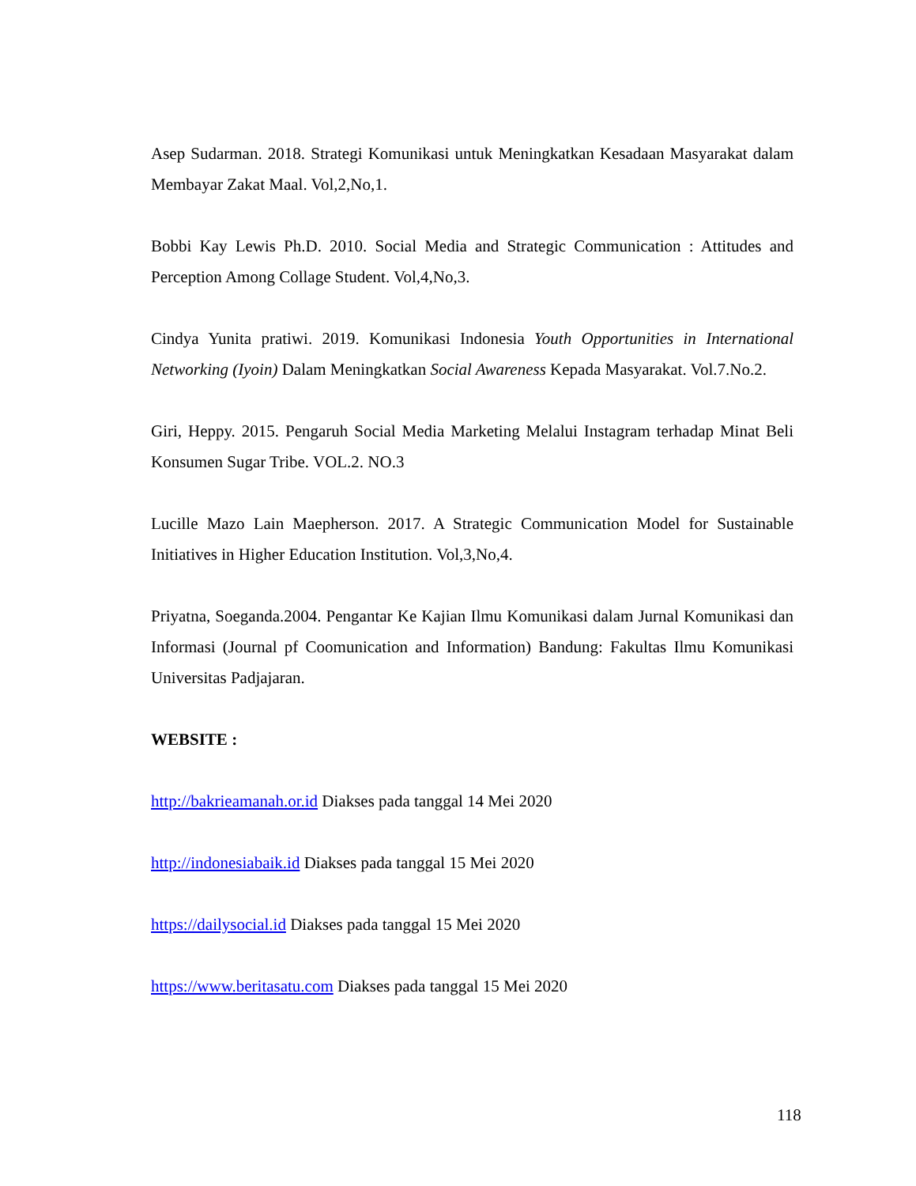Asep Sudarman. 2018. Strategi Komunikasi untuk Meningkatkan Kesadaan Masyarakat dalam Membayar Zakat Maal. Vol,2,No,1.
Bobbi Kay Lewis Ph.D. 2010. Social Media and Strategic Communication : Attitudes and Perception Among Collage Student. Vol,4,No,3.
Cindya Yunita pratiwi. 2019. Komunikasi Indonesia Youth Opportunities in International Networking (Iyoin) Dalam Meningkatkan Social Awareness Kepada Masyarakat. Vol.7.No.2.
Giri, Heppy. 2015. Pengaruh Social Media Marketing Melalui Instagram terhadap Minat Beli Konsumen Sugar Tribe. VOL.2. NO.3
Lucille Mazo Lain Maepherson. 2017. A Strategic Communication Model for Sustainable Initiatives in Higher Education Institution. Vol,3,No,4.
Priyatna, Soeganda.2004. Pengantar Ke Kajian Ilmu Komunikasi dalam Jurnal Komunikasi dan Informasi (Journal pf Coomunication and Information) Bandung: Fakultas Ilmu Komunikasi Universitas Padjajaran.
WEBSITE :
http://bakrieamanah.or.id Diakses pada tanggal 14 Mei 2020
http://indonesiabaik.id Diakses pada tanggal 15 Mei 2020
https://dailysocial.id Diakses pada tanggal 15 Mei 2020
https://www.beritasatu.com Diakses pada tanggal 15 Mei 2020
118